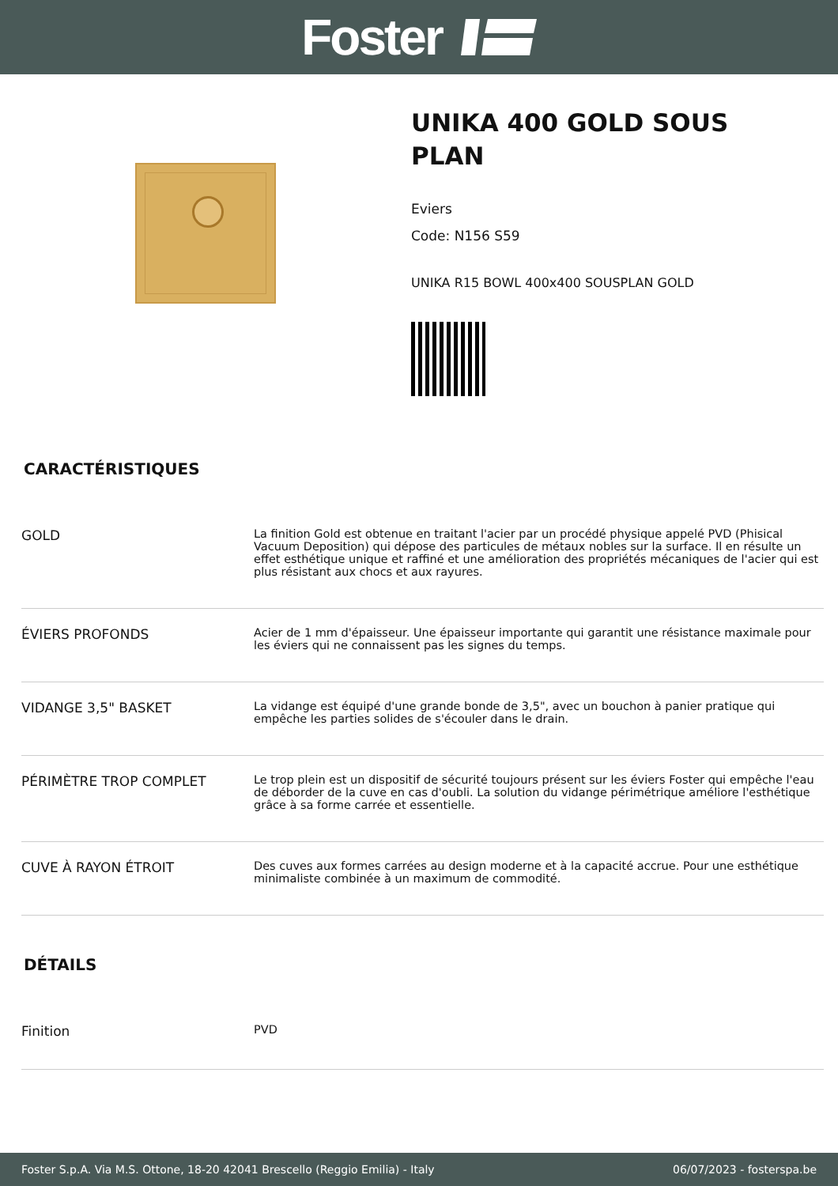Foster
UNIKA 400 GOLD SOUS PLAN
Eviers
Code: N156 S59
UNIKA R15 BOWL 400x400 SOUSPLAN GOLD
CARACTÉRISTIQUES
| GOLD | La finition Gold est obtenue en traitant l'acier par un procédé physique appelé PVD (Phisical Vacuum Deposition) qui dépose des particules de métaux nobles sur la surface. Il en résulte un effet esthétique unique et raffiné et une amélioration des propriétés mécaniques de l'acier qui est plus résistant aux chocs et aux rayures. |
| ÉVIERS PROFONDS | Acier de 1 mm d'épaisseur. Une épaisseur importante qui garantit une résistance maximale pour les éviers qui ne connaissent pas les signes du temps. |
| VIDANGE 3,5" BASKET | La vidange est équipé d'une grande bonde de 3,5", avec un bouchon à panier pratique qui empêche les parties solides de s'écouler dans le drain. |
| PÉRIMÈTRE TROP COMPLET | Le trop plein est un dispositif de sécurité toujours présent sur les éviers Foster qui empêche l'eau de déborder de la cuve en cas d'oubli. La solution du vidange périmétrique améliore l'esthétique grâce à sa forme carrée et essentielle. |
| CUVE À RAYON ÉTROIT | Des cuves aux formes carrées au design moderne et à la capacité accrue. Pour une esthétique minimaliste combinée à un maximum de commodité. |
DÉTAILS
| Finition | PVD |
Foster S.p.A. Via M.S. Ottone, 18-20 42041 Brescello (Reggio Emilia) - Italy 06/07/2023 - fosterspa.be